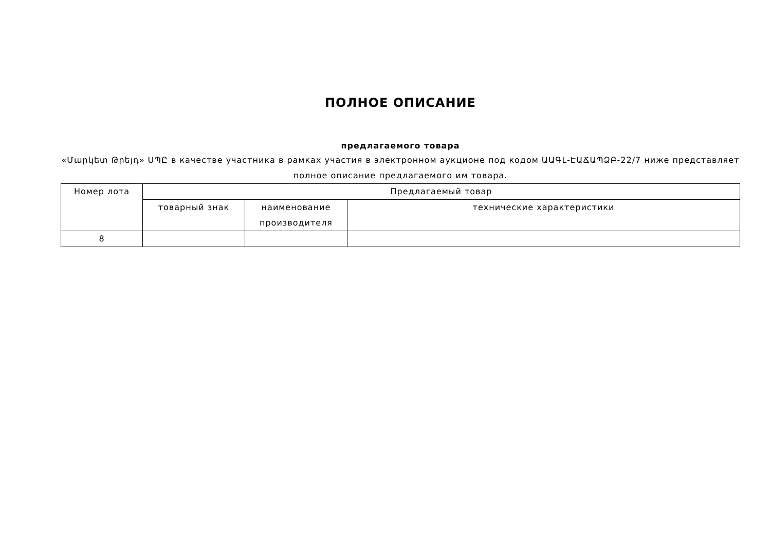ПОЛНОЕ ОПИСАНИЕ
предлагаемого товара
«Մարկետ Թրեյդ» ՍՊԸ в качестве участника в рамках участия в электронном аукционе под кодом ԱԱԳԼ-ԷԱՃԱՊՁԲ-22/7 ниже представляет полное описание предлагаемого им товара.
| Номер лота | Предлагаемый товар | | |
| --- | --- | --- | --- |
| | товарный знак | наименование производителя | технические характеристики |
| 8 | | | |